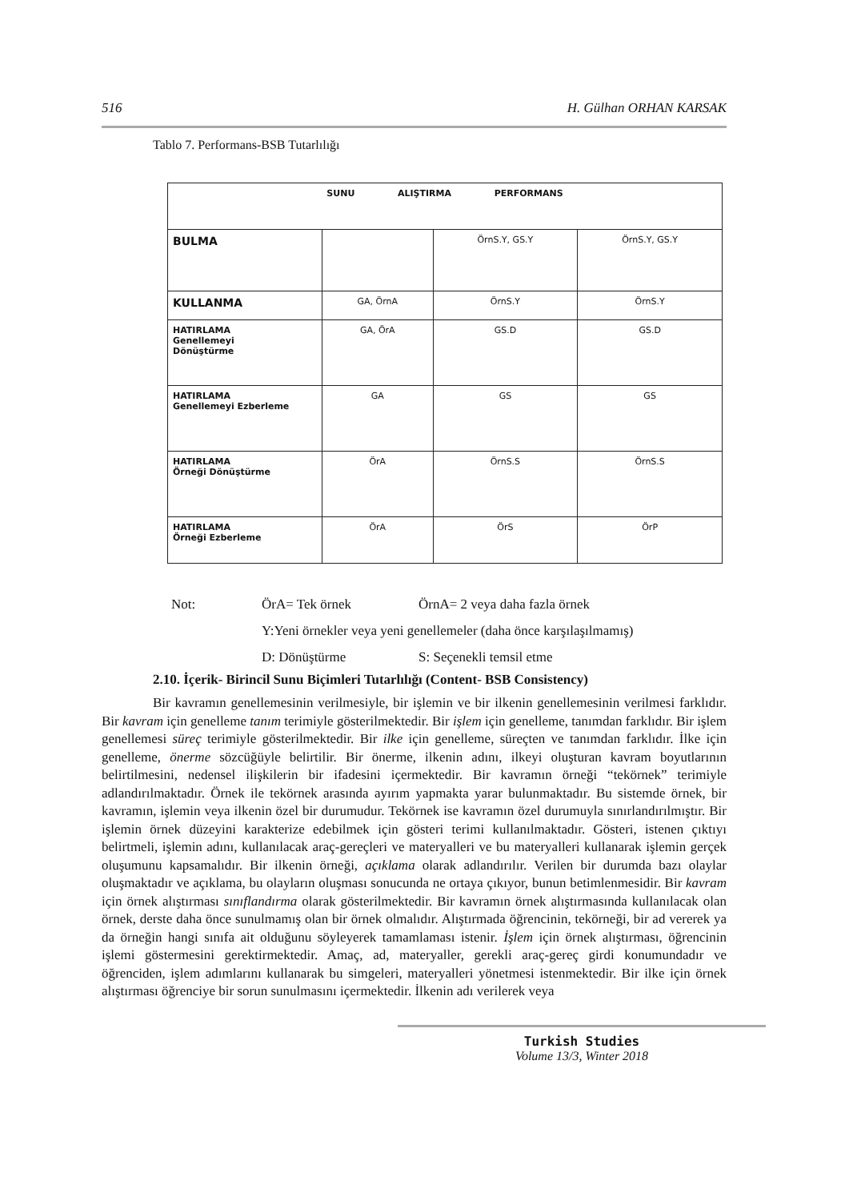516 H. Gülhan ORHAN KARSAK
Tablo 7. Performans-BSB Tutarlılığı
| SUNU ALIŞTIRMA PERFORMANS | | | |
| --- | --- | --- | --- |
| BULMA | | ÖrnS.Y, GS.Y | ÖrnS.Y, GS.Y |
| KULLANMA | GA, ÖrnA | ÖrnS.Y | ÖrnS.Y |
| HATIRLAMA Genellemeyi Dönüştürme | GA, ÖrA | GS.D | GS.D |
| HATIRLAMA Genellemeyi Ezberleme | GA | GS | GS |
| HATIRLAMA Örneği Dönüştürme | ÖrA | ÖrnS.S | ÖrnS.S |
| HATIRLAMA Örneği Ezberleme | ÖrA | ÖrS | ÖrP |
Not: ÖrA= Tek örnek ÖrnA= 2 veya daha fazla örnek
Y:Yeni örnekler veya yeni genellemeler (daha önce karşılaşılmamış)
D: Dönüştürme S: Seçenekli temsil etme
2.10. İçerik- Birincil Sunu Biçimleri Tutarlılığı (Content- BSB Consistency)
Bir kavramın genellemesinin verilmesiyle, bir işlemin ve bir ilkenin genellemesinin verilmesi farklıdır. Bir kavram için genelleme tanım terimiyle gösterilmektedir. Bir işlem için genelleme, tanımdan farklıdır. Bir işlem genellemesi süreç terimiyle gösterilmektedir. Bir ilke için genelleme, süreçten ve tanımdan farklıdır. İlke için genelleme, önerme sözcüğüyle belirtilir. Bir önerme, ilkenin adını, ilkeyi oluşturan kavram boyutlarının belirtilmesini, nedensel ilişkilerin bir ifadesini içermektedir. Bir kavramın örneği “tekörnek” terimiyle adlandırılmaktadır. Örnek ile tekörnek arasında ayırım yapmakta yarar bulunmaktadır. Bu sistemde örnek, bir kavramın, işlemin veya ilkenin özel bir durumudur. Tekörnek ise kavramın özel durumuyla sınırlandırılmıştır. Bir işlemin örnek düzeyini karakterize edebilmek için gösteri terimi kullanılmaktadır. Gösteri, istenen çıktıyı belirtmeli, işlemin adını, kullanılacak araç-gereçleri ve materyalleri ve bu materyalleri kullanarak işlemin gerçek oluşumunu kapsamalıdır. Bir ilkenin örneği, açıklama olarak adlandırılır. Verilen bir durumda bazı olaylar oluşmaktadır ve açıklama, bu olayların oluşması sonucunda ne ortaya çıkıyor, bunun betimlenmesidir. Bir kavram için örnek alıştırması sınıflandırma olarak gösterilmektedir. Bir kavramın örnek alıştırmasında kullanılacak olan örnek, derste daha önce sunulmamış olan bir örnek olmalıdır. Alıştırmada öğrencinin, tekörneği, bir ad vererek ya da örneğin hangi sınıfa ait olduğunu söyleyerek tamamlaması istenir. İşlem için örnek alıştırması, öğrencinin işlemi göstermesini gerektirmektedir. Amaç, ad, materyaller, gerekli araç-gereç girdi konumundadır ve öğrenciden, işlem adımlarını kullanarak bu simgeleri, materyalleri yönetmesi istenmektedir. Bir ilke için örnek alıştırması öğrenciye bir sorun sunulmasını içermektedir. İlkenin adı verilerek veya
Turkish Studies
Volume 13/3, Winter 2018